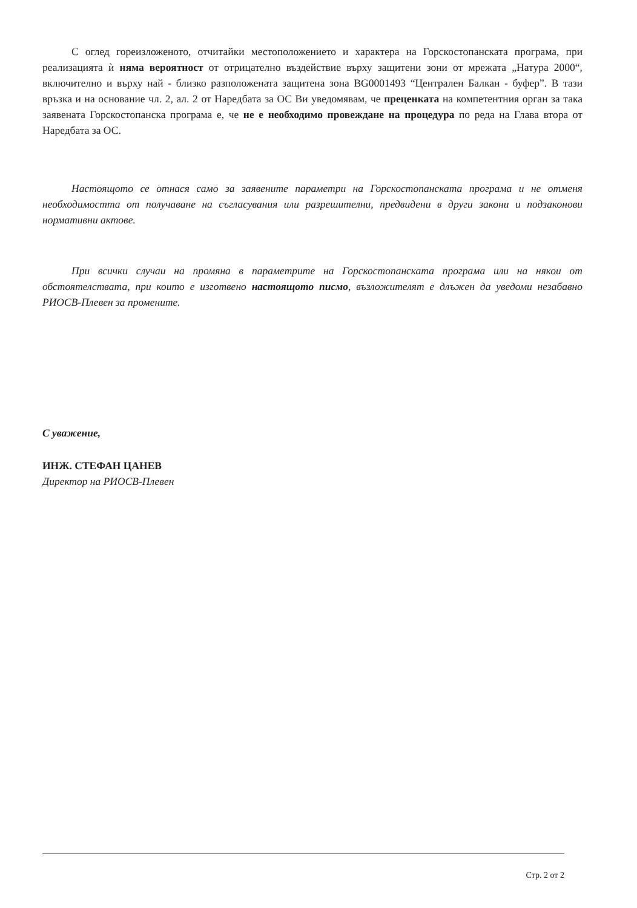С оглед гореизложеното, отчитайки местоположението и характера на Горскостопанската програма, при реализацията ѝ няма вероятност от отрицателно въздействие върху защитени зони от мрежата „Натура 2000“, включително и върху най - близко разположената защитена зона BG0001493 “Централен Балкан - буфер”. В тази връзка и на основание чл. 2, ал. 2 от Наредбата за ОС Ви уведомявам, че преценката на компетентния орган за така заявената Горскостопанска програма е, че не е необходимо провеждане на процедура по реда на Глава втора от Наредбата за ОС.
Настоящото се отнася само за заявените параметри на Горскостопанската програма и не отменя необходимостта от получаване на съгласувания или разрешителни, предвидени в други закони и подзаконови нормативни актове.
При всички случаи на промяна в параметрите на Горскостопанската програма или на някои от обстоятелствата, при които е изготвено настоящото писмо, възложителят е длъжен да уведоми незабавно РИОСВ-Плевен за промените.
С уважение,
ИНЖ. СТЕФАН ЦАНЕВ
Директор на РИОСВ-Плевен
Стр. 2 от 2